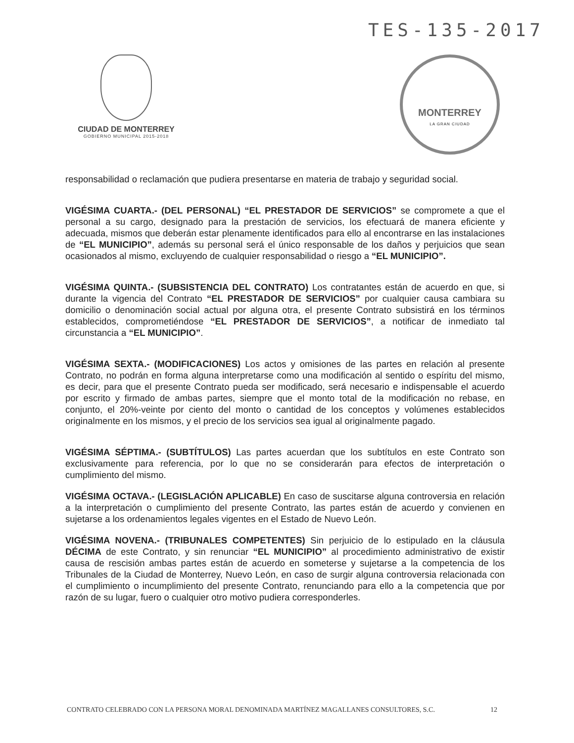TES-135-2017
CIUDAD DE MONTERREY
GOBIERNO MUNICIPAL 2015-2018
MONTERREY
LA GRAN CIUDAD
responsabilidad o reclamación que pudiera presentarse en materia de trabajo y seguridad social.
VIGÉSIMA CUARTA.- (DEL PERSONAL) “EL PRESTADOR DE SERVICIOS” se compromete a que el personal a su cargo, designado para la prestación de servicios, los efectuará de manera eficiente y adecuada, mismos que deberán estar plenamente identificados para ello al encontrarse en las instalaciones de “EL MUNICIPIO”, además su personal será el único responsable de los daños y perjuicios que sean ocasionados al mismo, excluyendo de cualquier responsabilidad o riesgo a “EL MUNICIPIO”.
VIGÉSIMA QUINTA.- (SUBSISTENCIA DEL CONTRATO) Los contratantes están de acuerdo en que, si durante la vigencia del Contrato “EL PRESTADOR DE SERVICIOS” por cualquier causa cambiara su domicilio o denominación social actual por alguna otra, el presente Contrato subsistirá en los términos establecidos, comprometiéndose “EL PRESTADOR DE SERVICIOS”, a notificar de inmediato tal circunstancia a “EL MUNICIPIO”.
VIGÉSIMA SEXTA.- (MODIFICACIONES) Los actos y omisiones de las partes en relación al presente Contrato, no podrán en forma alguna interpretarse como una modificación al sentido o espíritu del mismo, es decir, para que el presente Contrato pueda ser modificado, será necesario e indispensable el acuerdo por escrito y firmado de ambas partes, siempre que el monto total de la modificación no rebase, en conjunto, el 20%-veinte por ciento del monto o cantidad de los conceptos y volúmenes establecidos originalmente en los mismos, y el precio de los servicios sea igual al originalmente pagado.
VIGÉSIMA SÉPTIMA.- (SUBTÍTULOS) Las partes acuerdan que los subtítulos en este Contrato son exclusivamente para referencia, por lo que no se considerarán para efectos de interpretación o cumplimiento del mismo.
VIGÉSIMA OCTAVA.- (LEGISLACIÓN APLICABLE) En caso de suscitarse alguna controversia en relación a la interpretación o cumplimiento del presente Contrato, las partes están de acuerdo y convienen en sujetarse a los ordenamientos legales vigentes en el Estado de Nuevo León.
VIGÉSIMA NOVENA.- (TRIBUNALES COMPETENTES) Sin perjuicio de lo estipulado en la cláusula DÉCIMA de este Contrato, y sin renunciar “EL MUNICIPIO” al procedimiento administrativo de existir causa de rescisión ambas partes están de acuerdo en someterse y sujetarse a la competencia de los Tribunales de la Ciudad de Monterrey, Nuevo León, en caso de surgir alguna controversia relacionada con el cumplimiento o incumplimiento del presente Contrato, renunciando para ello a la competencia que por razón de su lugar, fuero o cualquier otro motivo pudiera corresponderles.
CONTRATO CELEBRADO CON LA PERSONA MORAL DENOMINADA MARTÍNEZ MAGALLANES CONSULTORES, S.C. 12